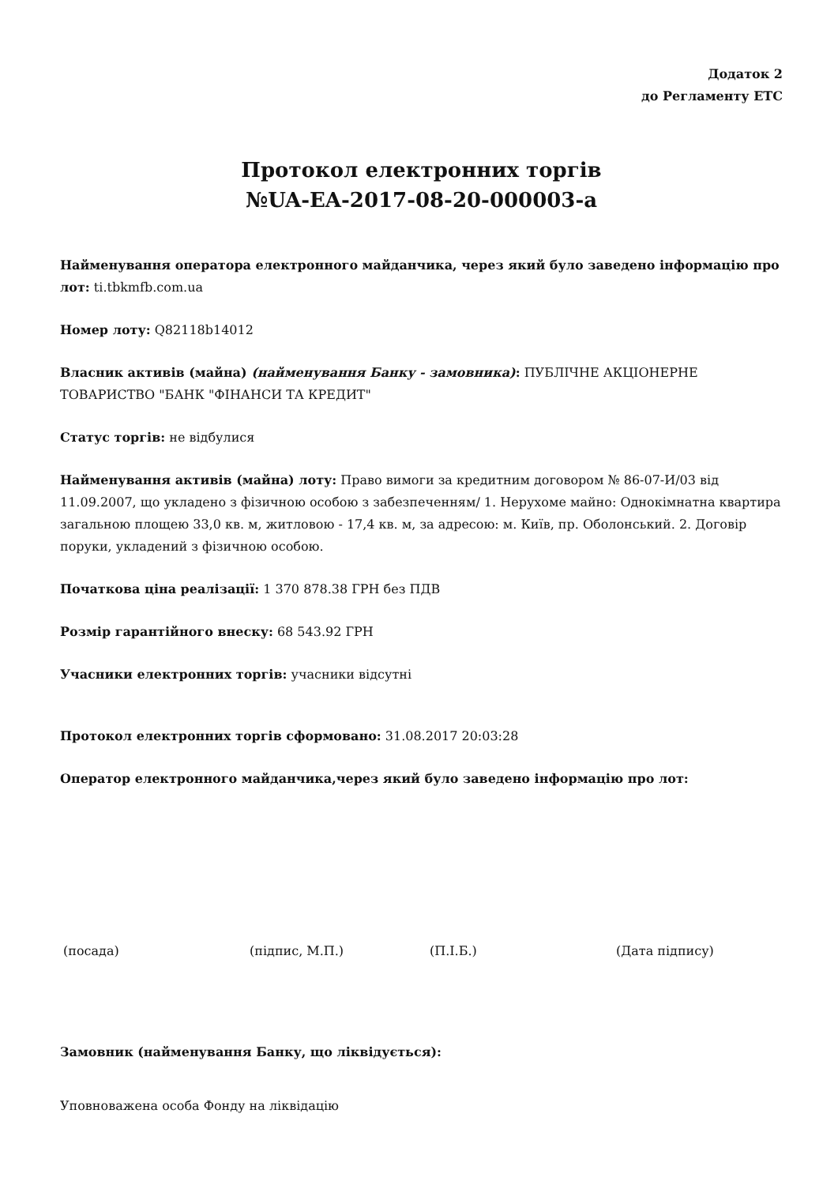Додаток 2
до Регламенту ЕТС
Протокол електронних торгів
№UA-EA-2017-08-20-000003-a
Найменування оператора електронного майданчика, через який було заведено інформацію про лот: ti.tbkmfb.com.ua
Номер лоту: Q82118b14012
Власник активів (майна) (найменування Банку - замовника): ПУБЛІЧНЕ АКЦІОНЕРНЕ ТОВАРИСТВО "БАНК "ФІНАНСИ ТА КРЕДИТ"
Статус торгів: не відбулися
Найменування активів (майна) лоту: Право вимоги за кредитним договором № 86-07-И/03 від 11.09.2007, що укладено з фізичною особою з забезпеченням/ 1. Нерухоме майно: Однокімнатна квартира загальною площею 33,0 кв. м, житловою - 17,4 кв. м, за адресою: м. Київ, пр. Оболонський. 2. Договір поруки, укладений з фізичною особою.
Початкова ціна реалізації: 1 370 878.38 ГРН без ПДВ
Розмір гарантійного внеску: 68 543.92 ГРН
Учасники електронних торгів: учасники відсутні
Протокол електронних торгів сформовано: 31.08.2017 20:03:28
Оператор електронного майданчика,через який було заведено інформацію про лот:
(посада) (підпис, М.П.) (П.І.Б.) (Дата підпису)
Замовник (найменування Банку, що ліквідується):
Уповноважена особа Фонду на ліквідацію